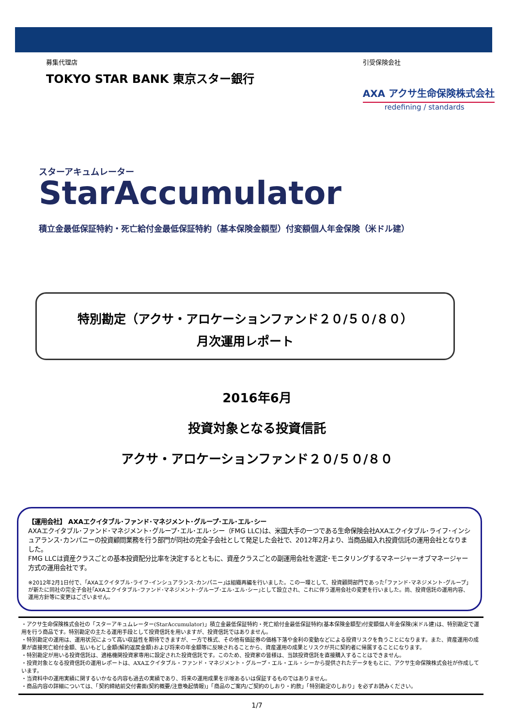募集代理店
TOKYO STAR BANK 東京スター銀行
引受保険会社
AXA アクサ生命保険株式会社
redefining / standards
スターアキュムレーター
StarAccumulator
積立金最低保証特約・死亡給付金最低保証特約（基本保険金額型）付変額個人年金保険（米ドル建）
特別勘定（アクサ・アロケーションファンド２０/５０/８０）
月次運用レポート
2016年6月
投資対象となる投資信託
アクサ・アロケーションファンド２０/５０/８０
【運用会社】 AXAエクイタブル･ファンド･マネジメント･グループ･エル･エル･シー
AXAエクイタブル･ファンド･マネジメント･グループ･エル･エル･シー（FMG LLC)は、米国大手の一つである生命保険会社AXAエクイタブル･ライフ･インシュアランス･カンパニーの投資顧問業務を行う部門が同社の完全子会社として発足した会社で、2012年2月より、当商品組入れ投資信託の運用会社となりました。
FMG LLCは資産クラスごとの基本投資配分比率を決定するとともに、資産クラスごとの副運用会社を選定･モニタリングするマネージャーオブマネージャー方式の運用会社です。
※2012年2月1日付で、｢AXAエクイタブル･ライフ･インシュアランス･カンパニー｣は組織再編を行いました。この一環として、投資顧問部門であった｢ファンド･マネジメント･グループ｣が新たに同社の完全子会社｢AXAエクイタブル･ファンド･マネジメント･グループ･エル･エル･シー｣として設立され、これに伴う運用会社の変更を行いました。尚、投資信託の運用内容、運用方針等に変更はございません。
・アクサ生命保険株式会社の「スターアキュムレーター(StarAccumulator)」積立金最低保証特約・死亡給付金最低保証特約(基本保険金額型)付変額個人年金保険(米ドル建)は、特別勘定で運用を行う商品です。特別勘定の主たる運用手段として投資信託を用いますが、投資信託ではありません。
・特別勘定の運用は、運用状況によって高い収益性を期待できますが、一方で株式、その他有価証券の価格下落や金利の変動などによる投資リスクを負うことになります。また、資産運用の成果が直接死亡給付金額、払いもどし金額(解約返戻金額)および将来の年金額等に反映されることから、資産運用の成果とリスクが共に契約者に帰属することになります。
・特別勘定が用いる投資信託は、適格機関投資家専用に設定された投資信託です。このため、投資家の皆様は、当該投資信託を直接購入することはできません。
・投資対象となる投資信託の運用レポートは、AXAエクイタブル・ファンド・マネジメント・グループ・エル・エル・シーから提供されたデータをもとに、アクサ生命保険株式会社が作成しています。
・当資料中の運用実績に関するいかなる内容も過去の実績であり、将来の運用成果を示唆あるいは保証するものではありません。
・商品内容の詳細については、「契約締結前交付書面(契約概要/注意喚起情報)」「商品のご案内/ご契約のしおり・約款」「特別勘定のしおり」を必ずお読みください。
1/7